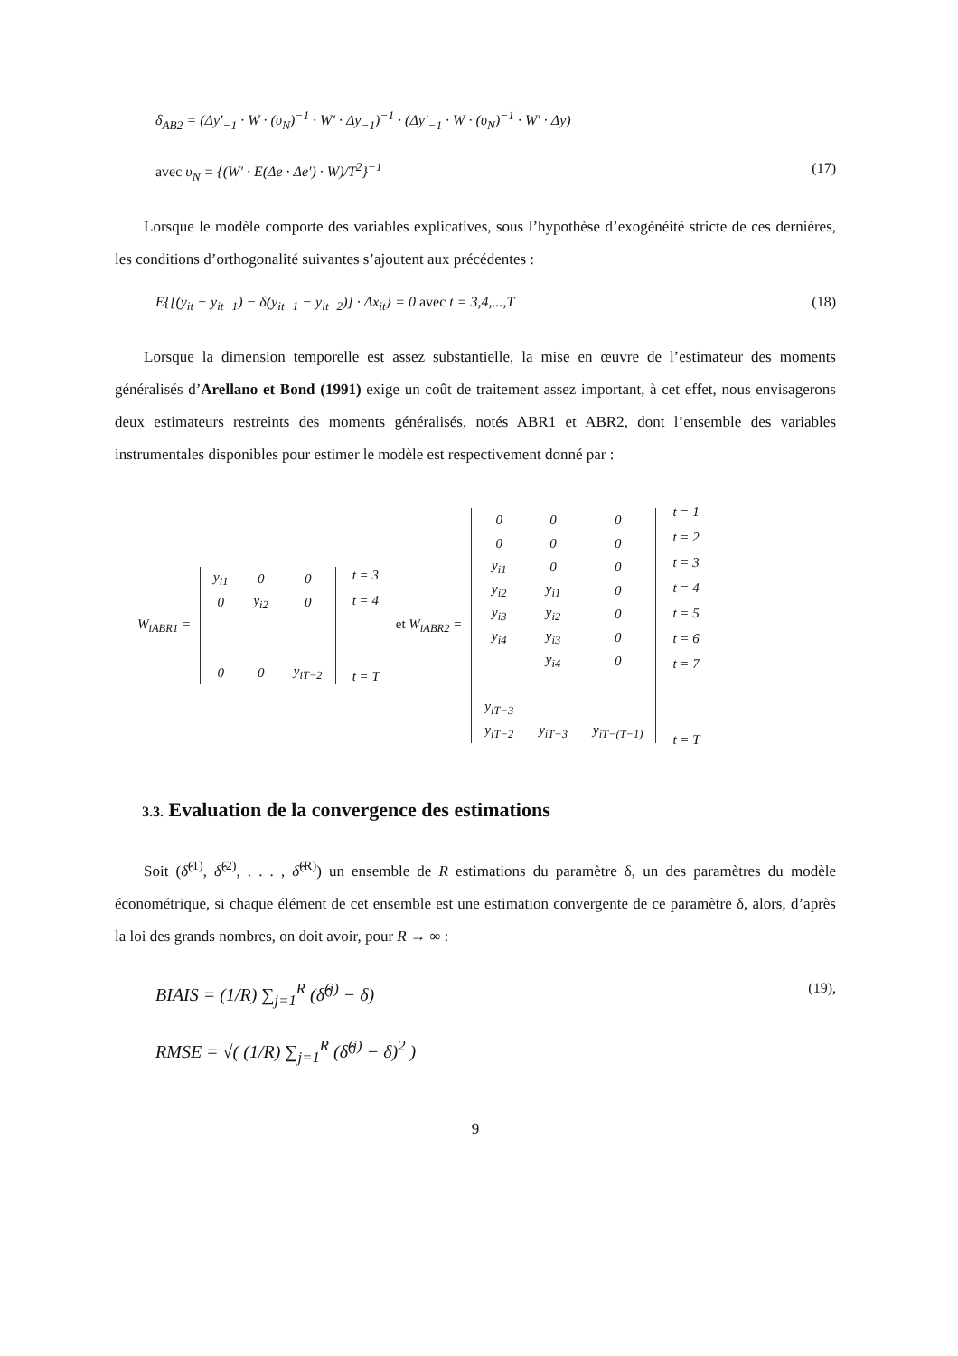δ<sub>AB2</sub> = (Δy′<sub>−1</sub> · W · (υ<sub>N</sub>)<sup>−1</sup> · W′ · Δy<sub>−1</sub>)<sup>−1</sup> · (Δy′<sub>−1</sub> · W · (υ<sub>N</sub>)<sup>−1</sup> · W′ · Δy)
avec υ<sub>N</sub> = {(W′ · E(Δe · Δe′) · W)/T<sup>2</sup>}<sup>−1</sup> (17)
Lorsque le modèle comporte des variables explicatives, sous l’hypothèse d’exogénéité stricte de ces dernières, les conditions d’orthogonalité suivantes s’ajoutent aux précédentes :
E{[(y<sub>it</sub> − y<sub>it−1</sub>) − δ(y<sub>it−1</sub> − y<sub>it−2</sub>)] · Δx<sub>it</sub>} = 0 avec t = 3,4,...,T (18)
Lorsque la dimension temporelle est assez substantielle, la mise en œuvre de l’estimateur des moments généralisés d’Arellano et Bond (1991) exige un coût de traitement assez important, à cet effet, nous envisagerons deux estimateurs restreints des moments généralisés, notés ABR1 et ABR2, dont l’ensemble des variables instrumentales disponibles pour estimer le modèle est respectivement donné par :
W<sub>iABR1</sub> =
| y<sub>i1</sub> | 0 | 0 |
| 0 | y<sub>i2</sub> | 0 |
| 0 | 0 | y<sub>iT−2</sub> |
| t = 3 |
| t = 4 |
| t = T |
et W<sub>iABR2</sub> =
| 0 | 0 | 0 |
| 0 | 0 | 0 |
| y<sub>i1</sub> | 0 | 0 |
| y<sub>i2</sub> | y<sub>i1</sub> | 0 |
| y<sub>i3</sub> | y<sub>i2</sub> | 0 |
| y<sub>i4</sub> | y<sub>i3</sub> | 0 |
| | y<sub>i4</sub> | 0 |
| y<sub>iT−3</sub> | | |
| y<sub>iT−2</sub> | y<sub>iT−3</sub> | y<sub>iT−(T−1)</sub> |
| t = 1 |
| t = 2 |
| t = 3 |
| t = 4 |
| t = 5 |
| t = 6 |
| t = 7 |
| t = T |
3.3. Evaluation de la convergence des estimations
Soit (δ̂<sup>(1)</sup>, δ̂<sup>(2)</sup>, . . . , δ̂<sup>(R)</sup>) un ensemble de R estimations du paramètre δ, un des paramètres du modèle économétrique, si chaque élément de cet ensemble est une estimation convergente de ce paramètre δ, alors, d’après la loi des grands nombres, on doit avoir, pour R → ∞ :
BIAIS = (1/R) ∑<sub>j=1</sub><sup>R</sup> (δ̂<sup>(j)</sup> − δ) (19),
RMSE = √( (1/R) ∑<sub>j=1</sub><sup>R</sup> (δ̂<sup>(j)</sup> − δ)<sup>2</sup> )
9